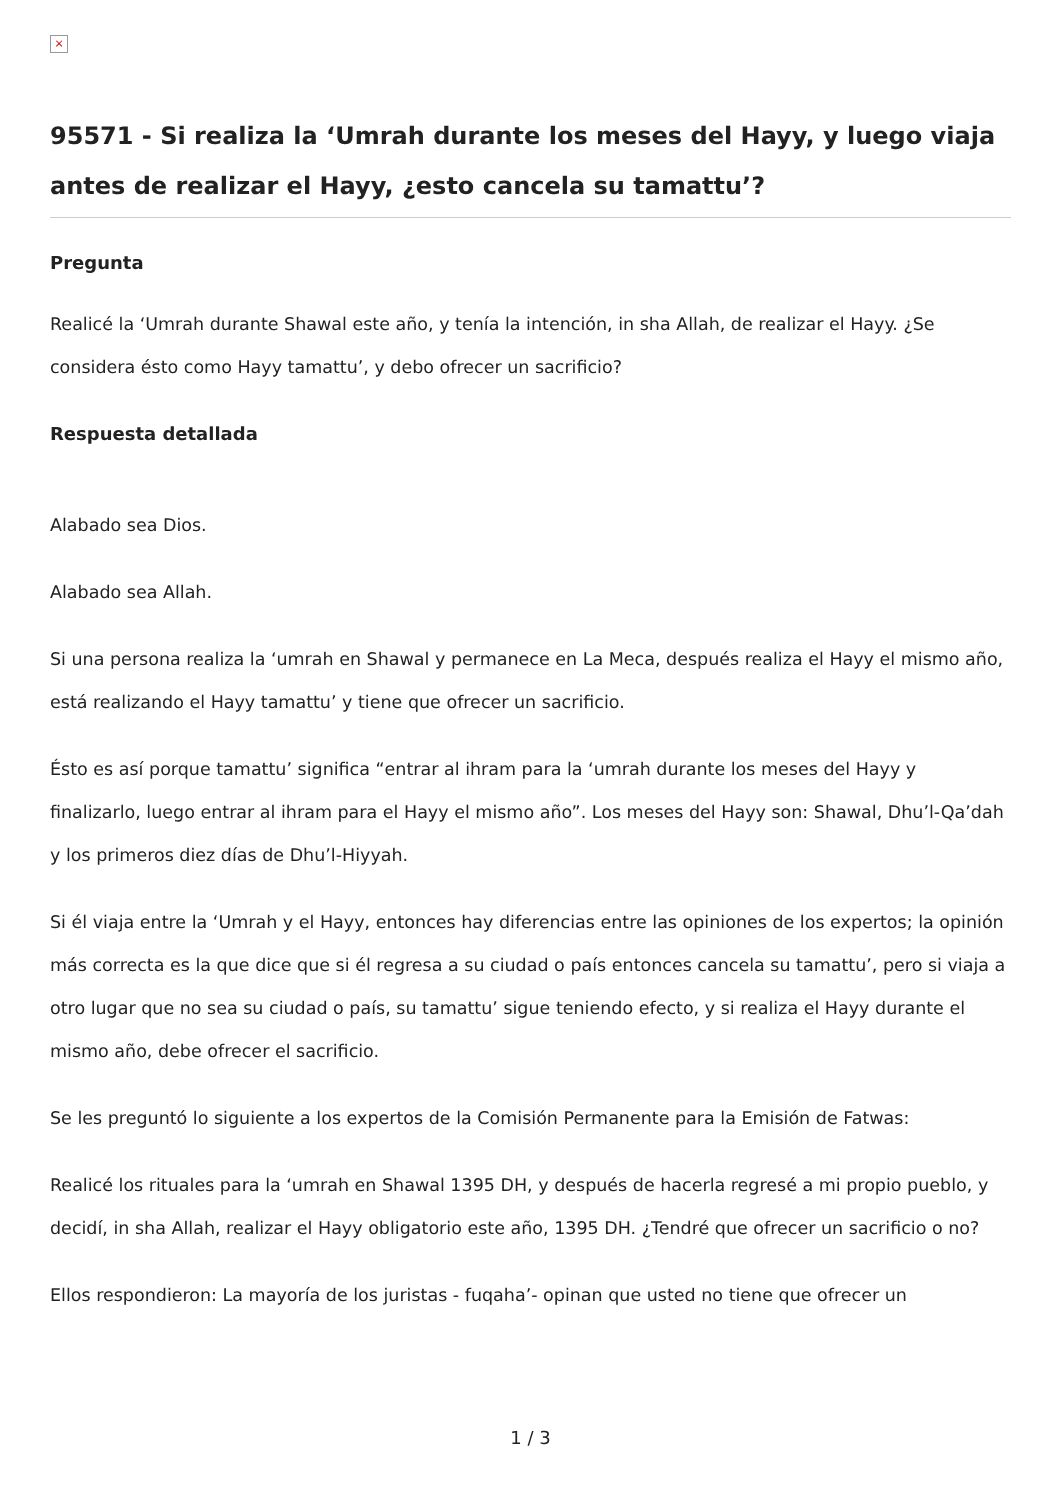×
95571 - Si realiza la ‘Umrah durante los meses del Hayy, y luego viaja antes de realizar el Hayy, ¿esto cancela su tamattu’?
Pregunta
Realicé la ‘Umrah durante Shawal este año, y tenía la intención, in sha Allah, de realizar el Hayy. ¿Se considera ésto como Hayy tamattu’, y debo ofrecer un sacrificio?
Respuesta detallada
Alabado sea Dios.
Alabado sea Allah.
Si una persona realiza la ‘umrah en Shawal y permanece en La Meca, después realiza el Hayy el mismo año, está realizando el Hayy tamattu’ y tiene que ofrecer un sacrificio.
Ésto es así porque tamattu’ significa “entrar al ihram para la ‘umrah durante los meses del Hayy y finalizarlo, luego entrar al ihram para el Hayy el mismo año”. Los meses del Hayy son: Shawal, Dhu’l-Qa’dah y los primeros diez días de Dhu’l-Hiyyah.
Si él viaja entre la ‘Umrah y el Hayy, entonces hay diferencias entre las opiniones de los expertos; la opinión más correcta es la que dice que si él regresa a su ciudad o país entonces cancela su tamattu’, pero si viaja a otro lugar que no sea su ciudad o país, su tamattu’ sigue teniendo efecto, y si realiza el Hayy durante el mismo año, debe ofrecer el sacrificio.
Se les preguntó lo siguiente a los expertos de la Comisión Permanente para la Emisión de Fatwas:
Realicé los rituales para la ‘umrah en Shawal 1395 DH, y después de hacerla regresé a mi propio pueblo, y decidí, in sha Allah, realizar el Hayy obligatorio este año, 1395 DH. ¿Tendré que ofrecer un sacrificio o no?
Ellos respondieron: La mayoría de los juristas - fuqaha’- opinan que usted no tiene que ofrecer un
1 / 3